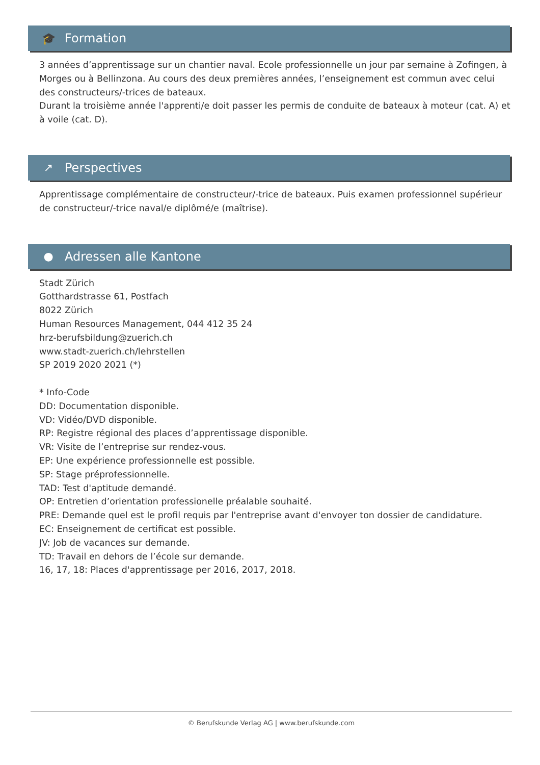🎓 Formation
3 années d’apprentissage sur un chantier naval. Ecole professionnelle un jour par semaine à Zofingen, à Morges ou à Bellinzona. Au cours des deux premières années, l’enseignement est commun avec celui des constructeurs/-trices de bateaux.
Durant la troisième année l'apprenti/e doit passer les permis de conduite de bateaux à moteur (cat. A) et à voile (cat. D).
↗ Perspectives
Apprentissage complémentaire de constructeur/-trice de bateaux. Puis examen professionnel supérieur de constructeur/-trice naval/e diplômé/e (maîtrise).
● Adressen alle Kantone
Stadt Zürich
Gotthardstrasse 61, Postfach
8022 Zürich
Human Resources Management, 044 412 35 24
hrz-berufsbildung@zuerich.ch
www.stadt-zuerich.ch/lehrstellen
SP 2019 2020 2021 (*)
* Info-Code
DD: Documentation disponible.
VD: Vidéo/DVD disponible.
RP: Registre régional des places d’apprentissage disponible.
VR: Visite de l’entreprise sur rendez-vous.
EP: Une expérience professionnelle est possible.
SP: Stage préprofessionnelle.
TAD: Test d'aptitude demandé.
OP: Entretien d’orientation professionelle préalable souhaité.
PRE: Demande quel est le profil requis par l'entreprise avant d'envoyer ton dossier de candidature.
EC: Enseignement de certificat est possible.
JV: Job de vacances sur demande.
TD: Travail en dehors de l’école sur demande.
16, 17, 18: Places d'apprentissage per 2016, 2017, 2018.
© Berufskunde Verlag AG | www.berufskunde.com